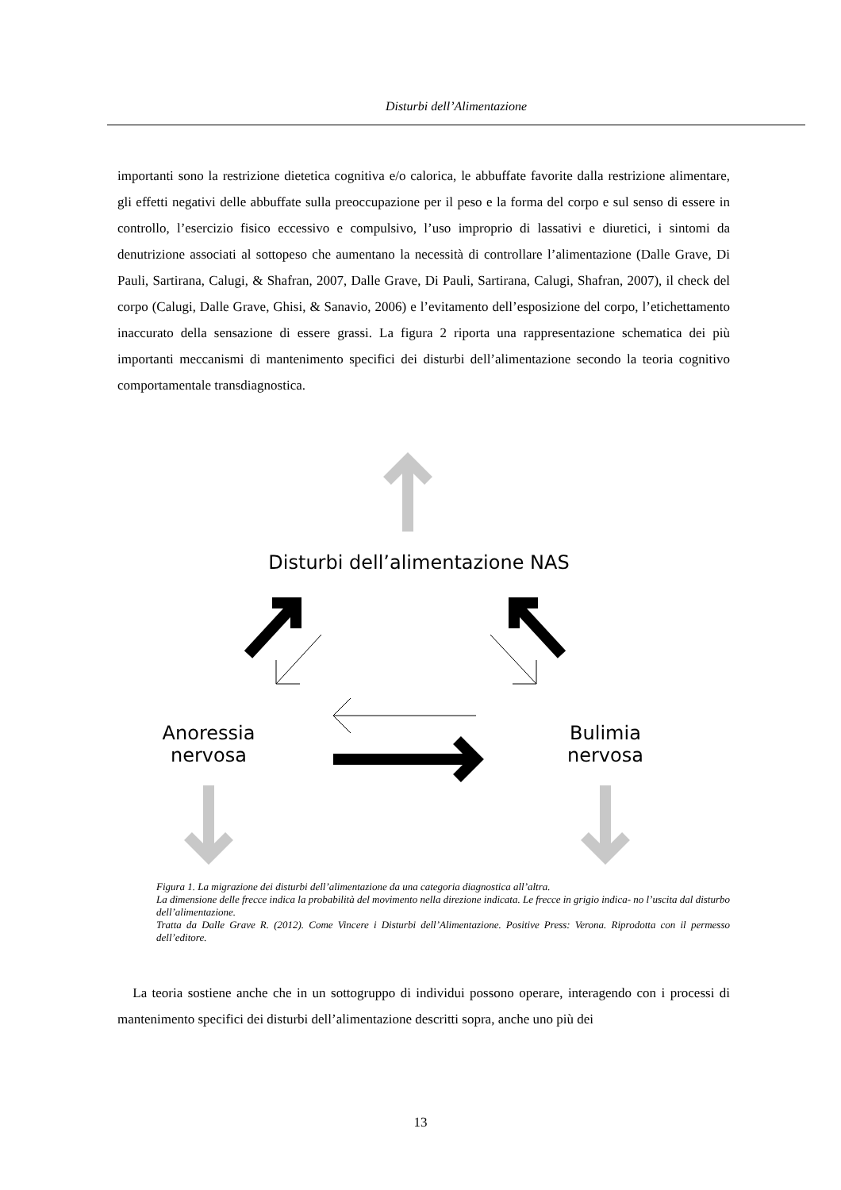Disturbi dell’Alimentazione
importanti sono la restrizione dietetica cognitiva e/o calorica, le abbuffate favorite dalla restrizione alimentare, gli effetti negativi delle abbuffate sulla preoccupazione per il peso e la forma del corpo e sul senso di essere in controllo, l’esercizio fisico eccessivo e compulsivo, l’uso improprio di lassativi e diuretici, i sintomi da denutrizione associati al sottopeso che aumentano la necessità di controllare l’alimentazione (Dalle Grave, Di Pauli, Sartirana, Calugi, & Shafran, 2007, Dalle Grave, Di Pauli, Sartirana, Calugi, Shafran, 2007), il check del corpo (Calugi, Dalle Grave, Ghisi, & Sanavio, 2006) e l’evitamento dell’esposizione del corpo, l’etichettamento inaccurato della sensazione di essere grassi. La figura 2 riporta una rappresentazione schematica dei più importanti meccanismi di mantenimento specifici dei disturbi dell’alimentazione secondo la teoria cognitivo comportamentale transdiagnostica.
Disturbi dell’alimentazione NAS
Anoressia
nervosa
Bulimia
nervosa
Figura 1. La migrazione dei disturbi dell’alimentazione da una categoria diagnostica all’altra.
La dimensione delle frecce indica la probabilità del movimento nella direzione indicata. Le frecce in grigio indica- no l’uscita dal disturbo dell’alimentazione.
Tratta da Dalle Grave R. (2012). Come Vincere i Disturbi dell’Alimentazione. Positive Press: Verona. Riprodotta con il permesso dell’editore.
La teoria sostiene anche che in un sottogruppo di individui possono operare, interagendo con i processi di mantenimento specifici dei disturbi dell’alimentazione descritti sopra, anche uno più dei
13